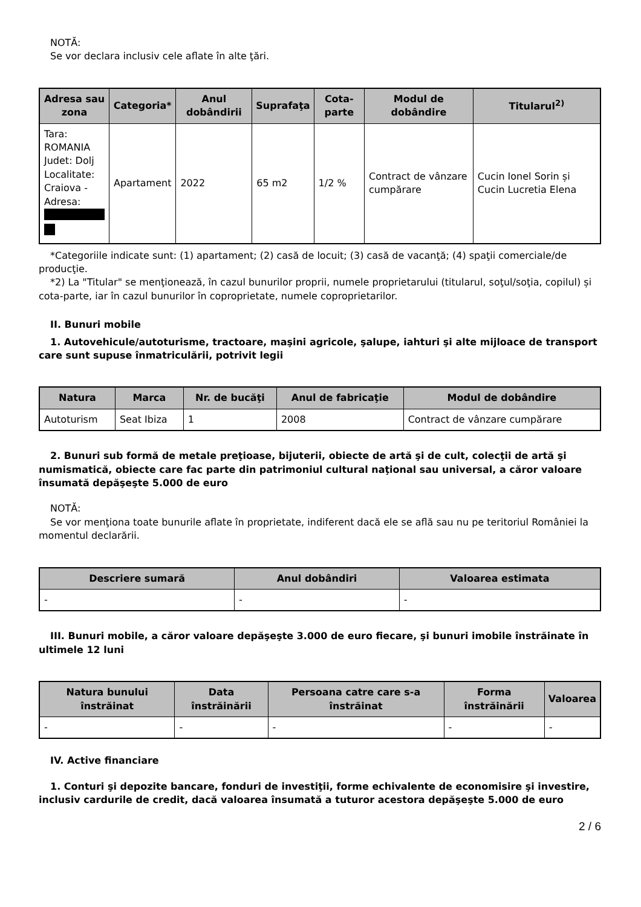NOTĂ:
Se vor declara inclusiv cele aflate în alte ţări.
| Adresa sau zona | Categoria* | Anul dobândirii | Suprafaţa | Cota-parte | Modul de dobândire | Titularul<sup>2)</sup> |
| --- | --- | --- | --- | --- | --- | --- |
| Tara: ROMANIA Judet: Dolj Localitate: Craiova - Adresa: | Apartament | 2022 | 65 m2 | 1/2 % | Contract de vânzare cumpărare | Cucin Ionel Sorin și Cucin Lucretia Elena |
*Categoriile indicate sunt: (1) apartament; (2) casă de locuit; (3) casă de vacanţă; (4) spaţii comerciale/de producţie.
*2) La "Titular" se menţionează, în cazul bunurilor proprii, numele proprietarului (titularul, soţul/soţia, copilul) și cota-parte, iar în cazul bunurilor în coproprietate, numele coproprietarilor.
II. Bunuri mobile
1. Autovehicule/autoturisme, tractoare, maşini agricole, şalupe, iahturi şi alte mijloace de transport care sunt supuse înmatriculării, potrivit legii
| Natura | Marca | Nr. de bucăţi | Anul de fabricaţie | Modul de dobândire |
| --- | --- | --- | --- | --- |
| Autoturism | Seat Ibiza | 1 | 2008 | Contract de vânzare cumpărare |
2. Bunuri sub formă de metale preţioase, bijuterii, obiecte de artă şi de cult, colecţii de artă şi numismatică, obiecte care fac parte din patrimoniul cultural naţional sau universal, a căror valoare însumată depăşeşte 5.000 de euro
NOTĂ:
Se vor menţiona toate bunurile aflate în proprietate, indiferent dacă ele se află sau nu pe teritoriul României la momentul declarării.
| Descriere sumară | Anul dobândiri | Valoarea estimata |
| --- | --- | --- |
| - | - | - |
III. Bunuri mobile, a căror valoare depăşeşte 3.000 de euro fiecare, şi bunuri imobile înstrăinate în ultimele 12 luni
| Natura bunului înstrăinat | Data înstrăinării | Persoana catre care s-a înstrăinat | Forma înstrăinării | Valoarea |
| --- | --- | --- | --- | --- |
| - | - | - | - | - |
IV. Active financiare
1. Conturi şi depozite bancare, fonduri de investiţii, forme echivalente de economisire şi investire, inclusiv cardurile de credit, dacă valoarea însumată a tuturor acestora depăşeşte 5.000 de euro
2 / 6